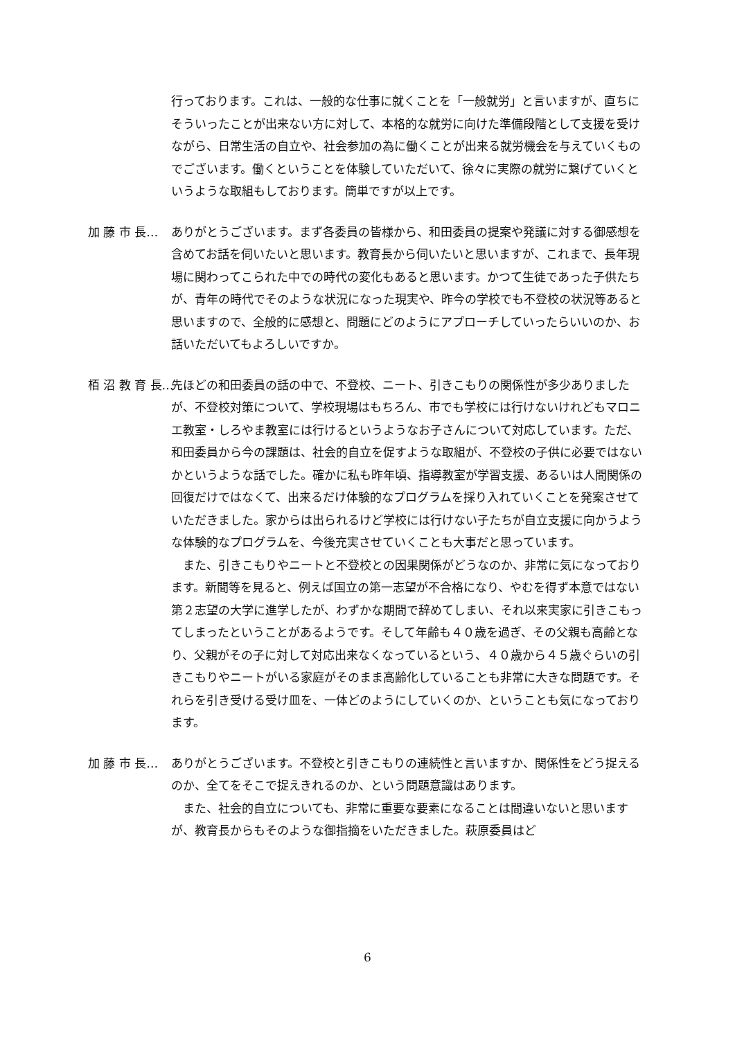行っております。これは、一般的な仕事に就くことを「一般就労」と言いますが、直ちにそういったことが出来ない方に対して、本格的な就労に向けた準備段階として支援を受けながら、日常生活の自立や、社会参加の為に働くことが出来る就労機会を与えていくものでございます。働くということを体験していただいて、徐々に実際の就労に繋げていくというような取組もしております。簡単ですが以上です。
加 藤 市 長… ありがとうございます。まず各委員の皆様から、和田委員の提案や発議に対する御感想を含めてお話を伺いたいと思います。教育長から伺いたいと思いますが、これまで、長年現場に関わってこられた中での時代の変化もあると思います。かつて生徒であった子供たちが、青年の時代でそのような状況になった現実や、昨今の学校でも不登校の状況等あると思いますので、全般的に感想と、問題にどのようにアプローチしていったらいいのか、お話いただいてもよろしいですか。
栢 沼 教 育 長… 先ほどの和田委員の話の中で、不登校、ニート、引きこもりの関係性が多少ありましたが、不登校対策について、学校現場はもちろん、市でも学校には行けないけれどもマロニエ教室・しろやま教室には行けるというようなお子さんについて対応しています。ただ、和田委員から今の課題は、社会的自立を促すような取組が、不登校の子供に必要ではないかというような話でした。確かに私も昨年頃、指導教室が学習支援、あるいは人間関係の回復だけではなくて、出来るだけ体験的なプログラムを採り入れていくことを発案させていただきました。家からは出られるけど学校には行けない子たちが自立支援に向かうような体験的なプログラムを、今後充実させていくことも大事だと思っています。
また、引きこもりやニートと不登校との因果関係がどうなのか、非常に気になっております。新聞等を見ると、例えば国立の第一志望が不合格になり、やむを得ず本意ではない第２志望の大学に進学したが、わずかな期間で辞めてしまい、それ以来実家に引きこもってしまったということがあるようです。そして年齢も４０歳を過ぎ、その父親も高齢となり、父親がその子に対して対応出来なくなっているという、４０歳から４５歳ぐらいの引きこもりやニートがいる家庭がそのまま高齢化していることも非常に大きな問題です。それらを引き受ける受け皿を、一体どのようにしていくのか、ということも気になっております。
加 藤 市 長… ありがとうございます。不登校と引きこもりの連続性と言いますか、関係性をどう捉えるのか、全てをそこで捉えきれるのか、という問題意識はあります。
また、社会的自立についても、非常に重要な要素になることは間違いないと思いますが、教育長からもそのような御指摘をいただきました。萩原委員はど
6